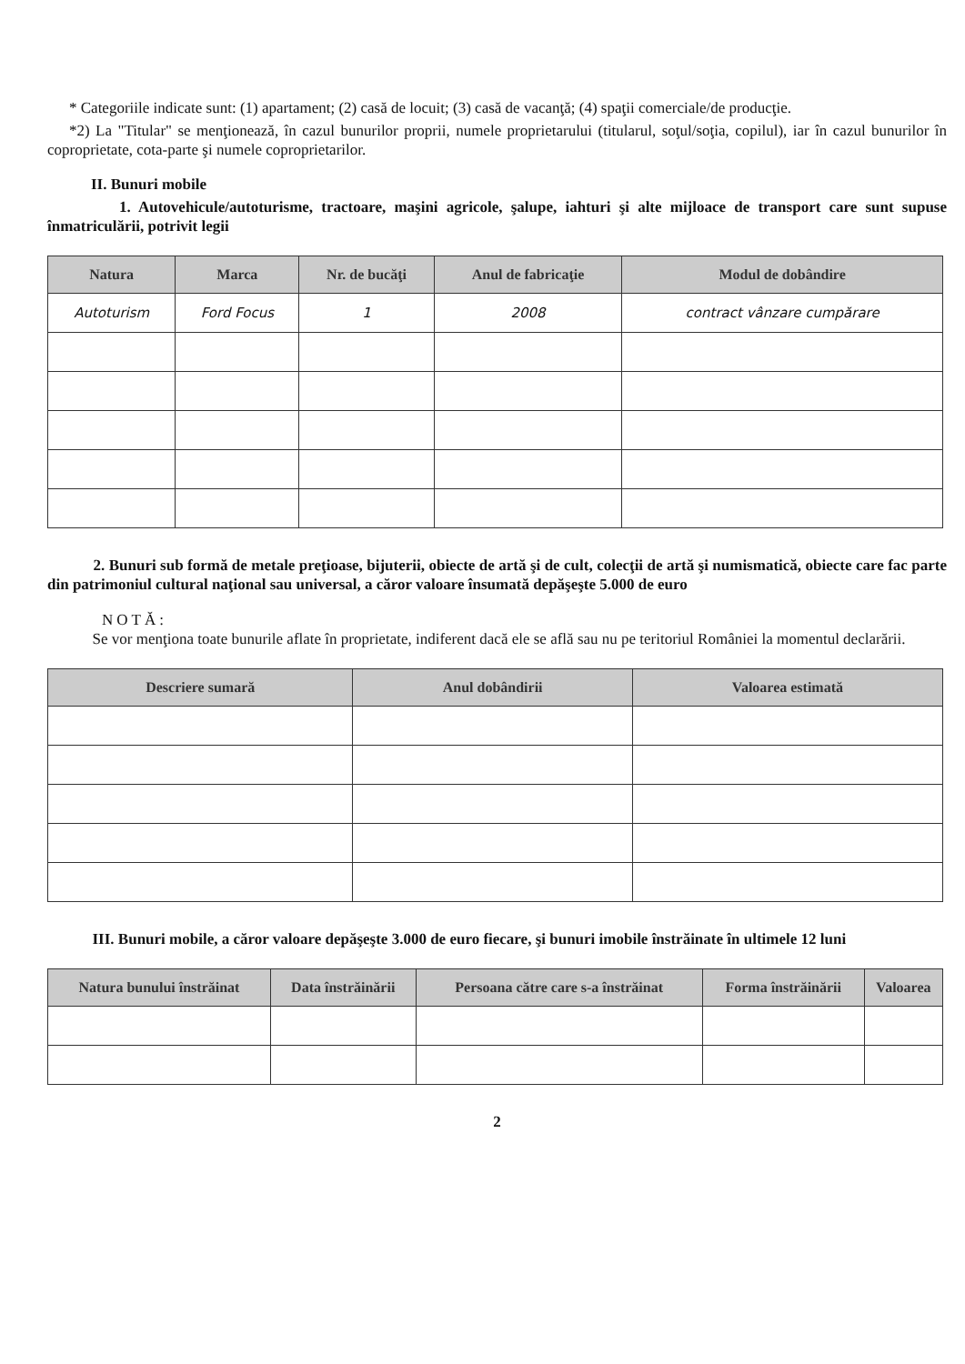* Categoriile indicate sunt: (1) apartament; (2) casă de locuit; (3) casă de vacanţă; (4) spaţii comerciale/de producţie.
*2) La "Titular" se menţionează, în cazul bunurilor proprii, numele proprietarului (titularul, soţul/soţia, copilul), iar în cazul bunurilor în coproprietate, cota-parte şi numele coproprietarilor.
II. Bunuri mobile
1. Autovehicule/autoturisme, tractoare, maşini agricole, şalupe, iahturi şi alte mijloace de transport care sunt supuse înmatriculării, potrivit legii
| Natura | Marca | Nr. de bucăţi | Anul de fabricaţie | Modul de dobândire |
| --- | --- | --- | --- | --- |
| Autoturism | Ford Focus | 1 | 2008 | contract vânzare cumpărare |
2. Bunuri sub formă de metale preţioase, bijuterii, obiecte de artă şi de cult, colecţii de artă şi numismatică, obiecte care fac parte din patrimoniul cultural naţional sau universal, a căror valoare însumată depăşeşte 5.000 de euro
NOTĂ:
Se vor menţiona toate bunurile aflate în proprietate, indiferent dacă ele se află sau nu pe teritoriul României la momentul declarării.
| Descriere sumară | Anul dobândirii | Valoarea estimată |
| --- | --- | --- |
III. Bunuri mobile, a căror valoare depăşeşte 3.000 de euro fiecare, şi bunuri imobile înstrăinate în ultimele 12 luni
| Natura bunului înstrăinat | Data înstrăinării | Persoana către care s-a înstrăinat | Forma înstrăinării | Valoarea |
| --- | --- | --- | --- | --- |
2